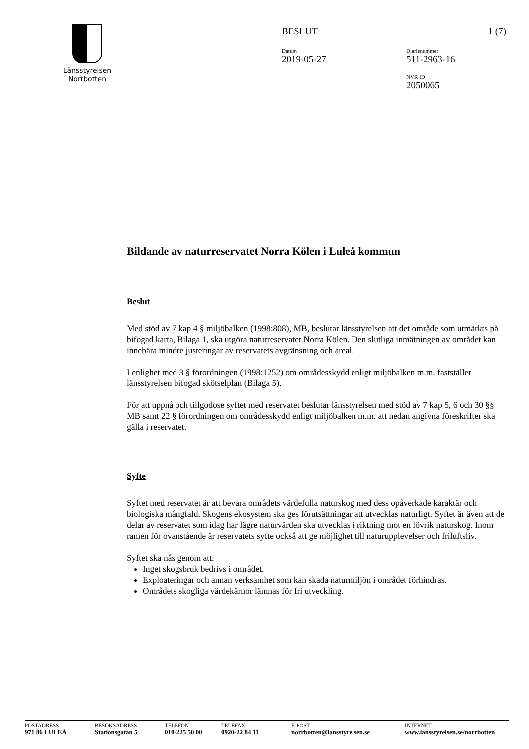Länsstyrelsen
Norrbotten
BESLUT 1 (7)
Datum
2019-05-27
Diarienummer
511-2963-16
NVR ID
2050065
Bildande av naturreservatet Norra Kölen i Luleå kommun
Beslut
Med stöd av 7 kap 4 § miljöbalken (1998:808), MB, beslutar länsstyrelsen att det område som utmärkts på bifogad karta, Bilaga 1, ska utgöra naturreservatet Norra Kölen. Den slutliga inmätningen av området kan innebära mindre justeringar av reservatets avgränsning och areal.
I enlighet med 3 § förordningen (1998:1252) om områdesskydd enligt miljöbalken m.m. fastställer länsstyrelsen bifogad skötselplan (Bilaga 5).
För att uppnå och tillgodose syftet med reservatet beslutar länsstyrelsen med stöd av 7 kap 5, 6 och 30 §§ MB samt 22 § förordningen om områdesskydd enligt miljöbalken m.m. att nedan angivna föreskrifter ska gälla i reservatet.
Syfte
Syftet med reservatet är att bevara områdets värdefulla naturskog med dess opåverkade karaktär och biologiska mångfald. Skogens ekosystem ska ges förutsättningar att utvecklas naturligt. Syftet är även att de delar av reservatet som idag har lägre naturvärden ska utvecklas i riktning mot en lövrik naturskog. Inom ramen för ovanstående är reservatets syfte också att ge möjlighet till naturupplevelser och friluftsliv.
Syftet ska nås genom att:
Inget skogsbruk bedrivs i området.
Exploateringar och annan verksamhet som kan skada naturmiljön i området förhindras.
Områdets skogliga värdekärnor lämnas för fri utveckling.
POSTADRESS
971 86 LULEÅ
BESÖKSADRESS
Stationsgatan 5
TELEFON
010-225 50 00
TELEFAX
0920-22 84 11
E-POST
norrbotten@lansstyrelsen.se
INTERNET
www.lansstyrelsen.se/norrbotten